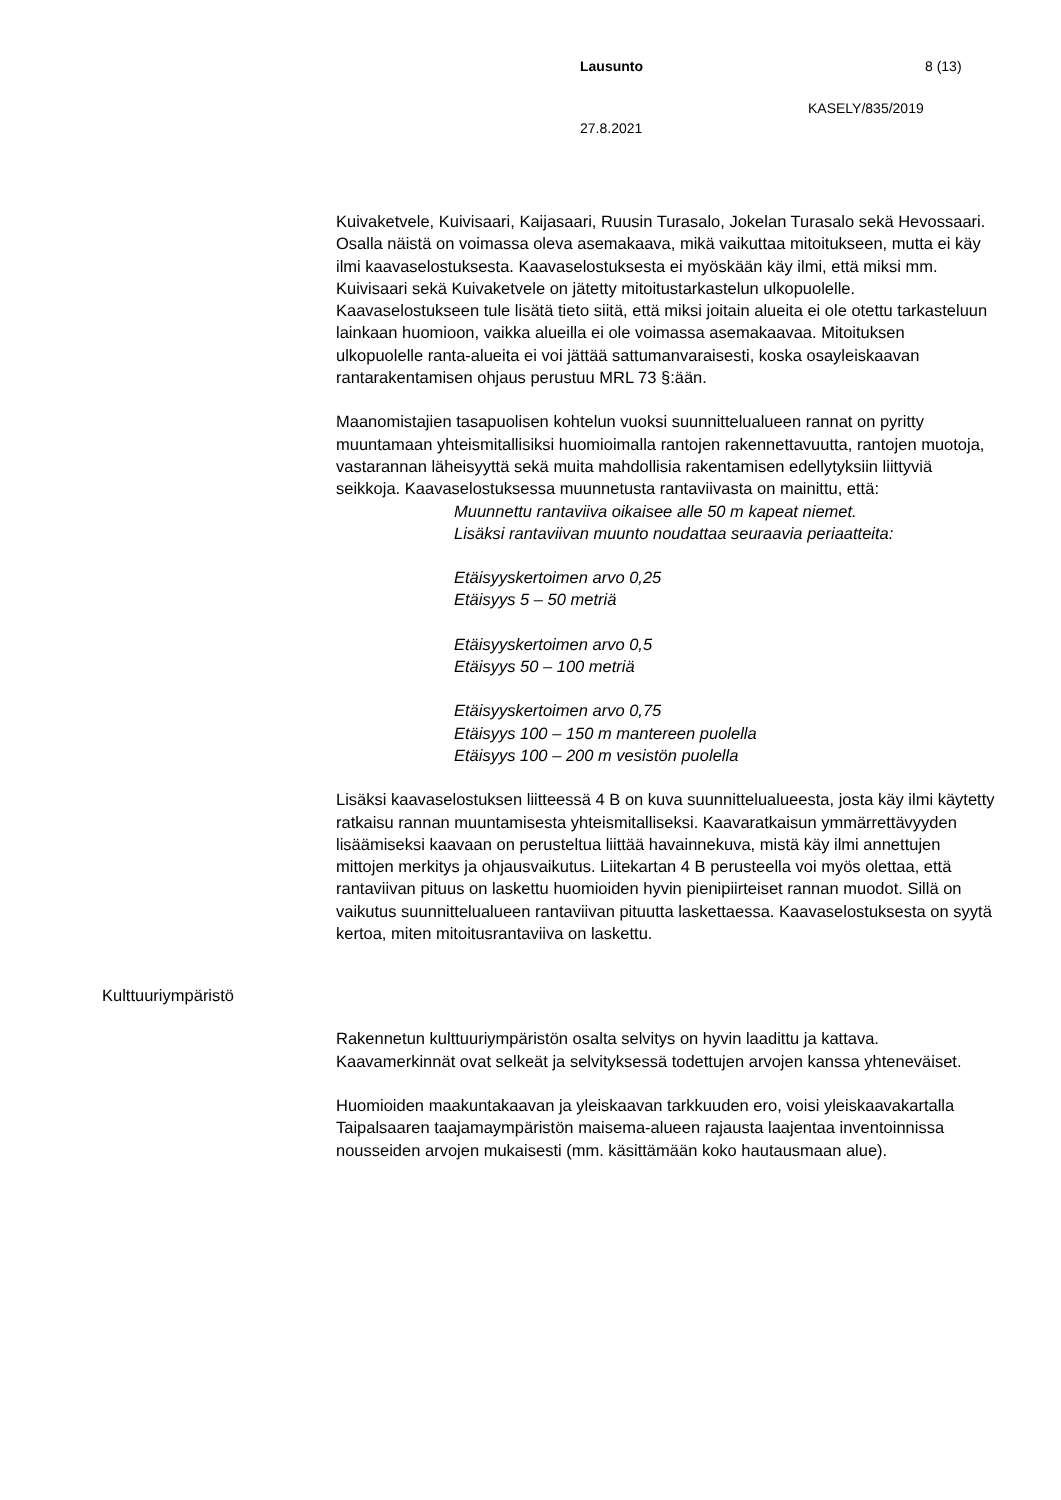Lausunto 8 (13)
KASELY/835/2019
27.8.2021
Kuivaketvele, Kuivisaari, Kaijasaari, Ruusin Turasalo, Jokelan Turasalo sekä Hevossaari. Osalla näistä on voimassa oleva asemakaava, mikä vaikuttaa mitoitukseen, mutta ei käy ilmi kaavaselostuksesta. Kaavaselostuksesta ei myöskään käy ilmi, että miksi mm. Kuivisaari sekä Kuivaketvele on jätetty mitoitustarkastelun ulkopuolelle. Kaavaselostukseen tule lisätä tieto siitä, että miksi joitain alueita ei ole otettu tarkasteluun lainkaan huomioon, vaikka alueilla ei ole voimassa asemakaavaa. Mitoituksen ulkopuolelle ranta-alueita ei voi jättää sattumanvaraisesti, koska osayleiskaavan rantarakentamisen ohjaus perustuu MRL 73 §:ään.
Maanomistajien tasapuolisen kohtelun vuoksi suunnittelualueen rannat on pyritty muuntamaan yhteismitallisiksi huomioimalla rantojen rakennettavuutta, rantojen muotoja, vastarannan läheisyyttä sekä muita mahdollisia rakentamisen edellytyksiin liittyviä seikkoja. Kaavaselostuksessa muunnetusta rantaviivasta on mainittu, että:
Muunnettu rantaviiva oikaisee alle 50 m kapeat niemet.
Lisäksi rantaviivan muunto noudattaa seuraavia periaatteita:
Etäisyyskertoimen arvo 0,25
Etäisyys 5 – 50 metriä
Etäisyyskertoimen arvo 0,5
Etäisyys 50 – 100 metriä
Etäisyyskertoimen arvo 0,75
Etäisyys 100 – 150 m mantereen puolella
Etäisyys 100 – 200 m vesistön puolella
Lisäksi kaavaselostuksen liitteessä 4 B on kuva suunnittelualueesta, josta käy ilmi käytetty ratkaisu rannan muuntamisesta yhteismitalliseksi. Kaavaratkaisun ymmärrettävyyden lisäämiseksi kaavaan on perusteltua liittää havainnekuva, mistä käy ilmi annettujen mittojen merkitys ja ohjausvaikutus. Liitekartan 4 B perusteella voi myös olettaa, että rantaviivan pituus on laskettu huomioiden hyvin pienipiirteiset rannan muodot. Sillä on vaikutus suunnittelualueen rantaviivan pituutta laskettaessa. Kaavaselostuksesta on syytä kertoa, miten mitoitusrantaviiva on laskettu.
Kulttuuriympäristö
Rakennetun kulttuuriympäristön osalta selvitys on hyvin laadittu ja kattava. Kaavamerkinnät ovat selkeät ja selvityksessä todettujen arvojen kanssa yhteneväiset.
Huomioiden maakuntakaavan ja yleiskaavan tarkkuuden ero, voisi yleiskaavakartalla Taipalsaaren taajamaympäristön maisema-alueen rajausta laajentaa inventoinnissa nousseiden arvojen mukaisesti (mm. käsittämään koko hautausmaan alue).